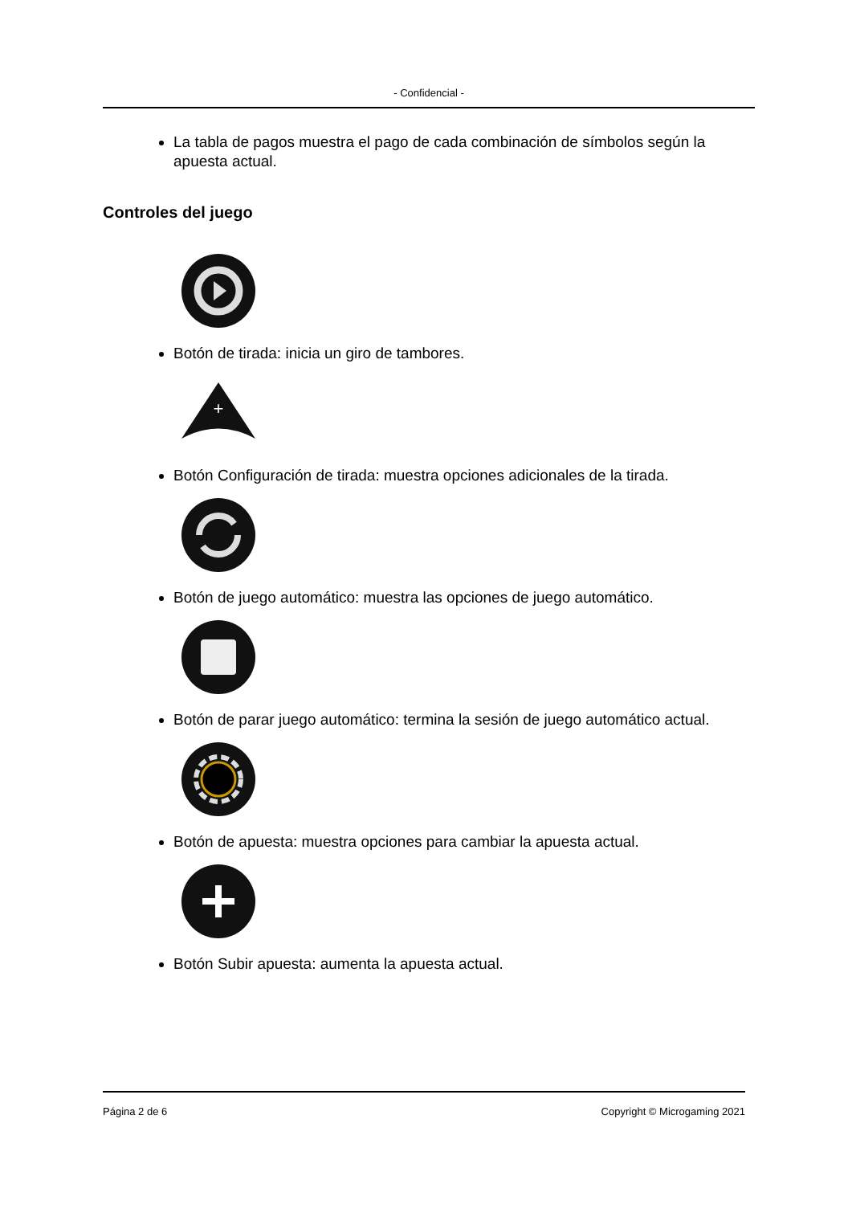- Confidencial -
La tabla de pagos muestra el pago de cada combinación de símbolos según la apuesta actual.
Controles del juego
Botón de tirada: inicia un giro de tambores.
+
Botón Configuración de tirada: muestra opciones adicionales de la tirada.
Botón de juego automático: muestra las opciones de juego automático.
Botón de parar juego automático: termina la sesión de juego automático actual.
Botón de apuesta: muestra opciones para cambiar la apuesta actual.
Botón Subir apuesta: aumenta la apuesta actual.
Página 2 de 6 Copyright © Microgaming 2021